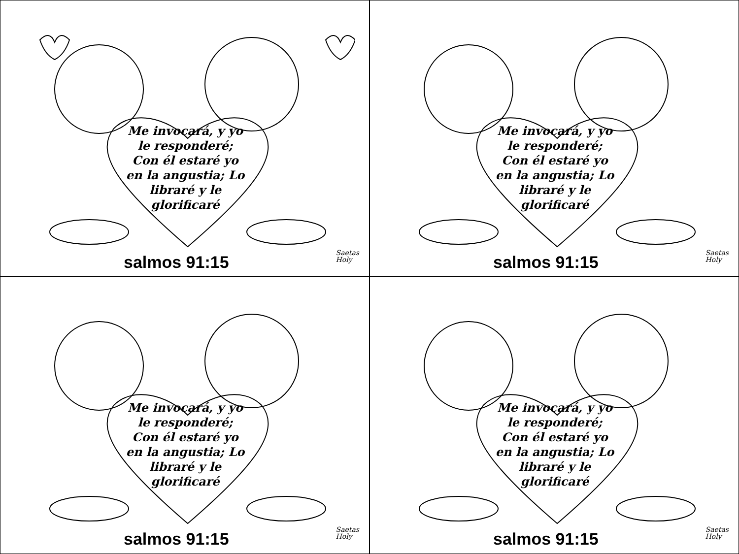Me invocará, y yo le responderé; Con él estaré yo en la angustia; Lo libraré y le glorificaré
salmos 91:15
Saetas
Holy
Me invocará, y yo le responderé; Con él estaré yo en la angustia; Lo libraré y le glorificaré
salmos 91:15
Saetas
Holy
Me invocará, y yo le responderé; Con él estaré yo en la angustia; Lo libraré y le glorificaré
salmos 91:15
Saetas
Holy
Me invocará, y yo le responderé; Con él estaré yo en la angustia; Lo libraré y le glorificaré
salmos 91:15
Saetas
Holy